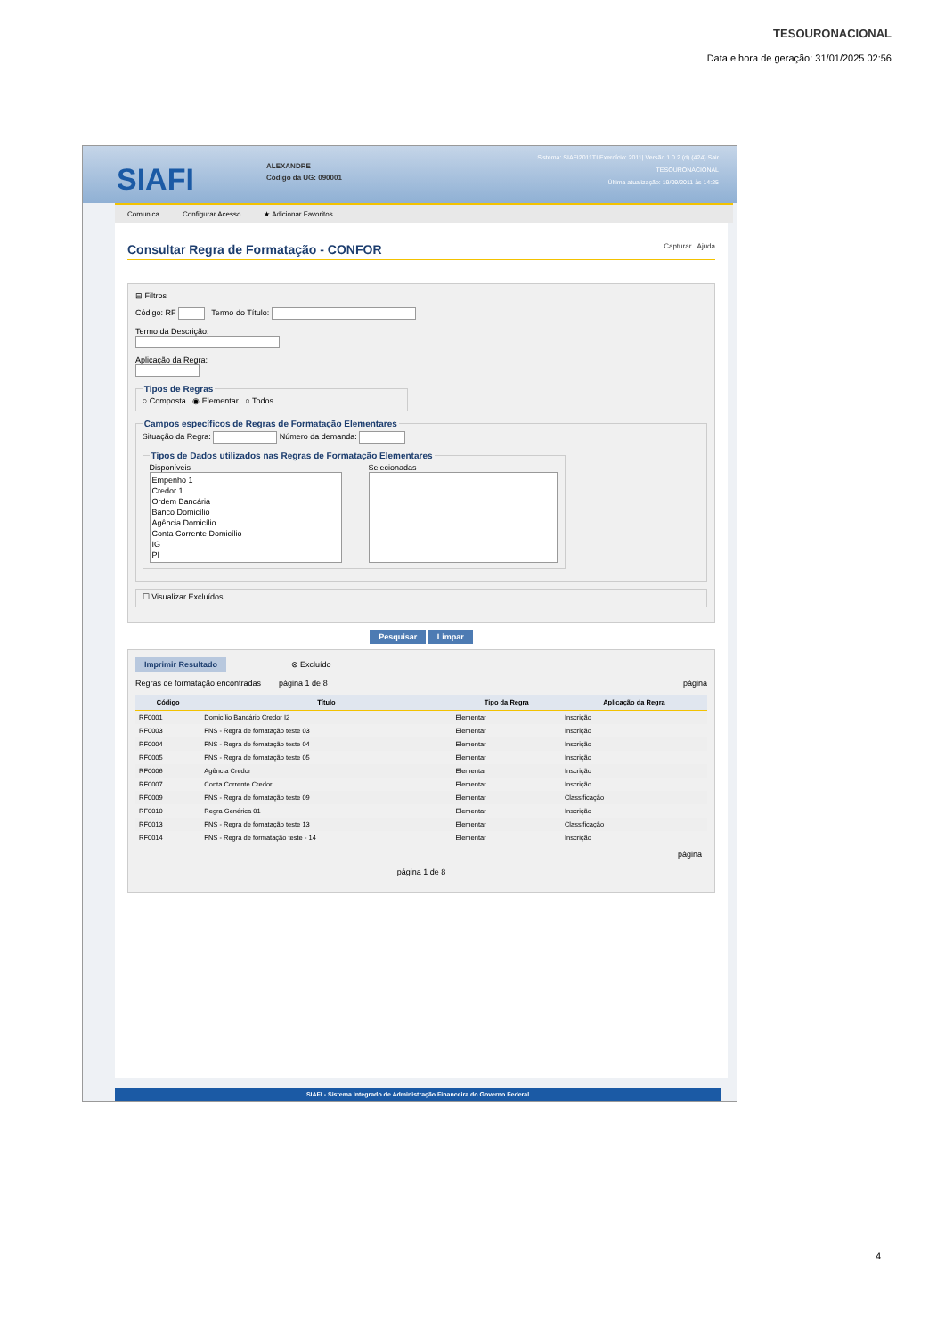TESOURONACIONAL
Data e hora de geração: 31/01/2025 02:56
SIAFI
ALEXANDRE
Código da UG: 090001
Sistema: SIAFI2011TI Exercício: 2011| Versão 1.0.2 (d) (424) Sair
TESOURONACIONAL
Última atualização: 19/09/2011 às 14:25
Comunica Configurar Acesso ★ Adicionar Favoritos
Consultar Regra de Formatação - CONFOR Capturar Ajuda
⊟ Filtros
Código: RF Termo do Título:
Termo da Descrição:
Aplicação da Regra:
Tipos de Regras○ Composta ◉ Elementar ○ Todos Campos específicos de Regras de Formatação Elementares Situação da Regra: Número da demanda: Tipos de Dados utilizados nas Regras de Formatação Elementares
Disponíveis
Empenho 1
Credor 1
Ordem Bancária
Banco Domicílio
Agência Domicílio
Conta Corrente Domicílio
IG
PI
Selecionadas
☐ Visualizar Excluídos
Pesquisar Limpar
Imprimir Resultado ⊗ Excluído
Regras de formatação encontradas página 1 de 8 página
| Código | Título | Tipo da Regra | Aplicação da Regra |
| --- | --- | --- | --- |
| RF0001 | Domicílio Bancário Credor I2 | Elementar | Inscrição |
| RF0003 | FNS - Regra de fomatação teste 03 | Elementar | Inscrição |
| RF0004 | FNS - Regra de fomatação teste 04 | Elementar | Inscrição |
| RF0005 | FNS - Regra de fomatação teste 05 | Elementar | Inscrição |
| RF0006 | Agência Credor | Elementar | Inscrição |
| RF0007 | Conta Corrente Credor | Elementar | Inscrição |
| RF0009 | FNS - Regra de fomatação teste 09 | Elementar | Classificação |
| RF0010 | Regra Genérica 01 | Elementar | Inscrição |
| RF0013 | FNS - Regra de fomatação teste 13 | Elementar | Classificação |
| RF0014 | FNS - Regra de formatação teste - 14 | Elementar | Inscrição |
página
página 1 de 8
SIAFI - Sistema Integrado de Administração Financeira do Governo Federal
4